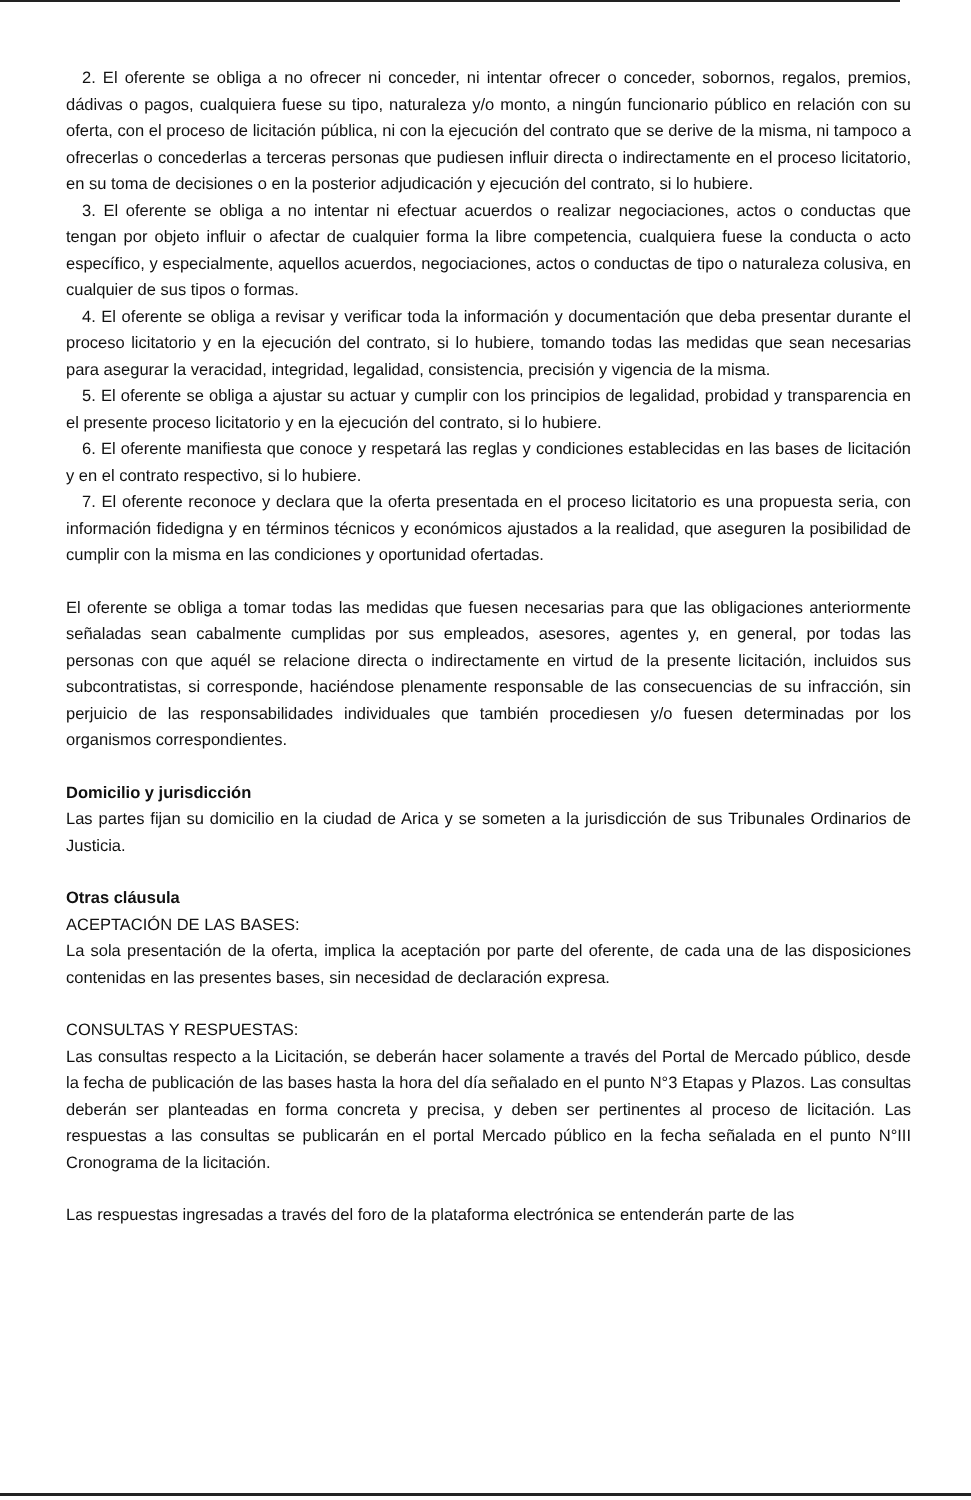2. El oferente se obliga a no ofrecer ni conceder, ni intentar ofrecer o conceder, sobornos, regalos, premios, dádivas o pagos, cualquiera fuese su tipo, naturaleza y/o monto, a ningún funcionario público en relación con su oferta, con el proceso de licitación pública, ni con la ejecución del contrato que se derive de la misma, ni tampoco a ofrecerlas o concederlas a terceras personas que pudiesen influir directa o indirectamente en el proceso licitatorio, en su toma de decisiones o en la posterior adjudicación y ejecución del contrato, si lo hubiere.
3. El oferente se obliga a no intentar ni efectuar acuerdos o realizar negociaciones, actos o conductas que tengan por objeto influir o afectar de cualquier forma la libre competencia, cualquiera fuese la conducta o acto específico, y especialmente, aquellos acuerdos, negociaciones, actos o conductas de tipo o naturaleza colusiva, en cualquier de sus tipos o formas.
4. El oferente se obliga a revisar y verificar toda la información y documentación que deba presentar durante el proceso licitatorio y en la ejecución del contrato, si lo hubiere, tomando todas las medidas que sean necesarias para asegurar la veracidad, integridad, legalidad, consistencia, precisión y vigencia de la misma.
5. El oferente se obliga a ajustar su actuar y cumplir con los principios de legalidad, probidad y transparencia en el presente proceso licitatorio y en la ejecución del contrato, si lo hubiere.
6. El oferente manifiesta que conoce y respetará las reglas y condiciones establecidas en las bases de licitación y en el contrato respectivo, si lo hubiere.
7. El oferente reconoce y declara que la oferta presentada en el proceso licitatorio es una propuesta seria, con información fidedigna y en términos técnicos y económicos ajustados a la realidad, que aseguren la posibilidad de cumplir con la misma en las condiciones y oportunidad ofertadas.
El oferente se obliga a tomar todas las medidas que fuesen necesarias para que las obligaciones anteriormente señaladas sean cabalmente cumplidas por sus empleados, asesores, agentes y, en general, por todas las personas con que aquél se relacione directa o indirectamente en virtud de la presente licitación, incluidos sus subcontratistas, si corresponde, haciéndose plenamente responsable de las consecuencias de su infracción, sin perjuicio de las responsabilidades individuales que también procediesen y/o fuesen determinadas por los organismos correspondientes.
Domicilio y jurisdicción
Las partes fijan su domicilio en la ciudad de Arica y se someten a la jurisdicción de sus Tribunales Ordinarios de Justicia.
Otras cláusula
ACEPTACIÓN DE LAS BASES:
La sola presentación de la oferta, implica la aceptación por parte del oferente, de cada una de las disposiciones contenidas en las presentes bases, sin necesidad de declaración expresa.
CONSULTAS Y RESPUESTAS:
Las consultas respecto a la Licitación, se deberán hacer solamente a través del Portal de Mercado público, desde la fecha de publicación de las bases hasta la hora del día señalado en el punto N°3 Etapas y Plazos. Las consultas deberán ser planteadas en forma concreta y precisa, y deben ser pertinentes al proceso de licitación. Las respuestas a las consultas se publicarán en el portal Mercado público en la fecha señalada en el punto N°III Cronograma de la licitación.
Las respuestas ingresadas a través del foro de la plataforma electrónica se entenderán parte de las